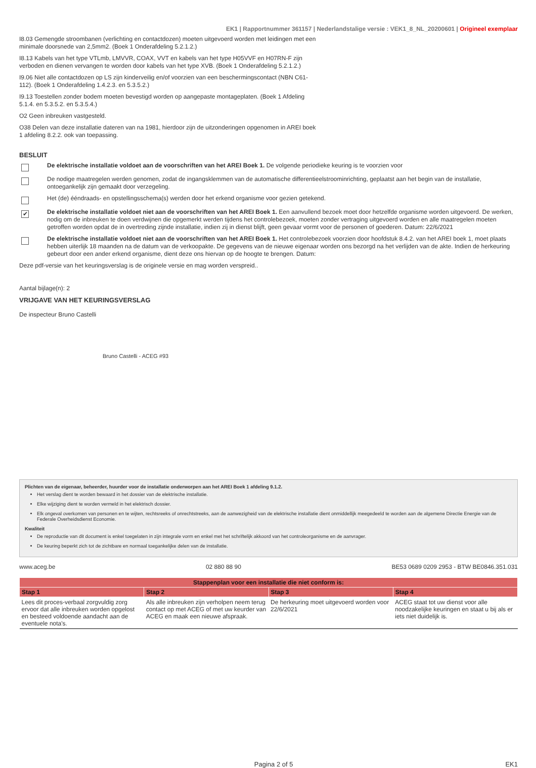EK1 | Rapportnummer 361157 | Nederlandstalige versie : VEK1_8_NL_20200601 | Origineel exemplaar
I8.03 Gemengde stroombanen (verlichting en contactdozen) moeten uitgevoerd worden met leidingen met een minimale doorsnede van 2,5mm2. (Boek 1 Onderafdeling 5.2.1.2.)
I8.13 Kabels van het type VTLmb, LMVVR, COAX, VVT en kabels van het type H05VVF en H07RN-F zijn verboden en dienen vervangen te worden door kabels van het type XVB. (Boek 1 Onderafdeling 5.2.1.2.)
I9.06 Niet alle contactdozen op LS zijn kinderveilig en/of voorzien van een beschermingscontact (NBN C61-112). (Boek 1 Onderafdeling 1.4.2.3. en 5.3.5.2.)
I9.13 Toestellen zonder bodem moeten bevestigd worden op aangepaste montageplaten. (Boek 1 Afdeling 5.1.4. en 5.3.5.2. en 5.3.5.4.)
O2 Geen inbreuken vastgesteld.
O38 Delen van deze installatie dateren van na 1981, hierdoor zijn de uitzonderingen opgenomen in AREI boek 1 afdeling 8.2.2. ook van toepassing.
BESLUIT
De elektrische installatie voldoet aan de voorschriften van het AREI Boek 1. De volgende periodieke keuring is te voorzien voor
De nodige maatregelen werden genomen, zodat de ingangsklemmen van de automatische differentieelstroominrichting, geplaatst aan het begin van de installatie, ontoegankelijk zijn gemaakt door verzegeling.
Het (de) ééndraads- en opstellingsschema(s) werden door het erkend organisme voor gezien getekend.
✔
De elektrische installatie voldoet niet aan de voorschriften van het AREI Boek 1. Een aanvullend bezoek moet door hetzelfde organisme worden uitgevoerd. De werken, nodig om de inbreuken te doen verdwijnen die opgemerkt werden tijdens het controlebezoek, moeten zonder vertraging uitgevoerd worden en alle maatregelen moeten getroffen worden opdat de in overtreding zijnde installatie, indien zij in dienst blijft, geen gevaar vormt voor de personen of goederen. Datum: 22/6/2021
De elektrische installatie voldoet niet aan de voorschriften van het AREI Boek 1. Het controlebezoek voorzien door hoofdstuk 8.4.2. van het AREI boek 1, moet plaats hebben uiterlijk 18 maanden na de datum van de verkoopakte. De gegevens van de nieuwe eigenaar worden ons bezorgd na het verlijden van de akte. Indien de herkeuring gebeurt door een ander erkend organisme, dient deze ons hiervan op de hoogte te brengen. Datum:
Deze pdf-versie van het keuringsverslag is de originele versie en mag worden verspreid..
Aantal bijlage(n): 2
VRIJGAVE VAN HET KEURINGSVERSLAG
De inspecteur Bruno Castelli
Bruno Castelli - ACEG #93
Plichten van de eigenaar, beheerder, huurder voor de installatie onderworpen aan het AREI Boek 1 afdeling 9.1.2.
Het verslag dient te worden bewaard in het dossier van de elektrische installatie.
Elke wijziging dient te worden vermeld in het elektrisch dossier.
Elk ongeval overkomen van personen en te wijten, rechtsreeks of onrechtstreeks, aan de aanwezigheid van de elektrische installatie dient onmiddellijk meegedeeld te worden aan de algemene Directie Energie van de Federale Overheidsdienst Economie.
Kwaliteit
De reproductie van dit document is enkel toegelaten in zijn integrale vorm en enkel met het schriftelijk akkoord van het controleorganisme en de aanvrager.
De keuring beperkt zich tot de zichtbare en normaal toegankelijke delen van de installatie.
www.aceg.be 02 880 88 90 BE53 0689 0209 2953 - BTW BE0846.351.031
| Stappenplan voor een installatie die niet conform is: | | | |
| --- | --- | --- | --- |
| Stap 1 | Stap 2 | Stap 3 | Stap 4 |
| Lees dit proces-verbaal zorgvuldig zorg ervoor dat alle inbreuken worden opgelost en besteed voldoende aandacht aan de eventuele nota's. | Als alle inbreuken zijn verholpen neem terug contact op met ACEG of met uw keurder van ACEG en maak een nieuwe afspraak. | De herkeuring moet uitgevoerd worden voor 22/6/2021 | ACEG staat tot uw dienst voor alle noodzakelijke keuringen en staat u bij als er iets niet duidelijk is. |
Pagina 2 of 5 EK1